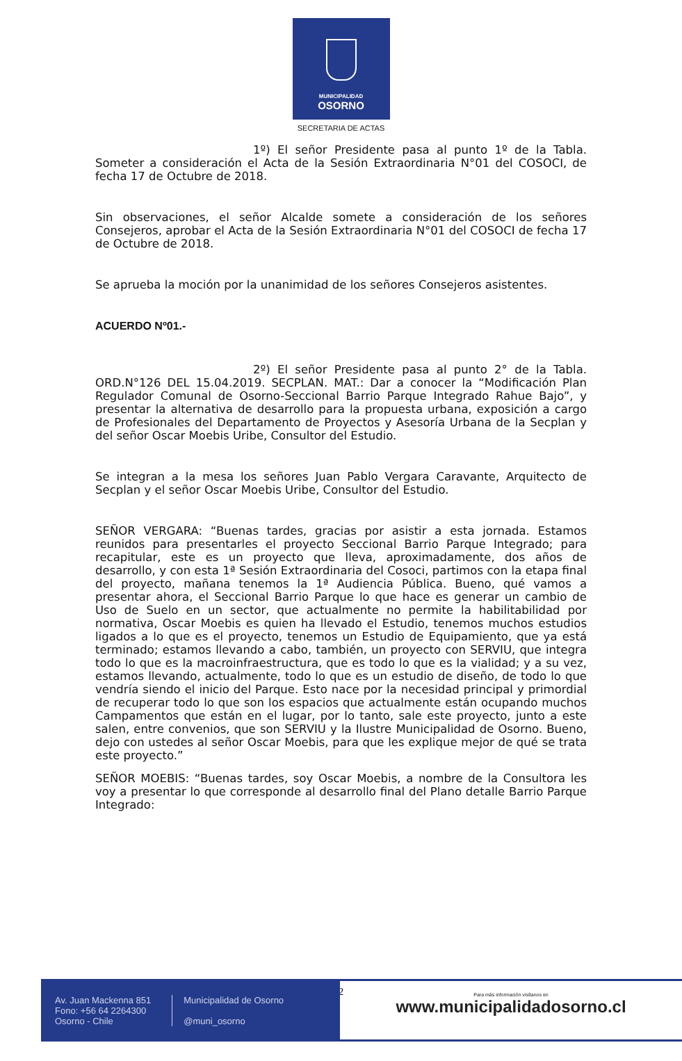MUNICIPALIDAD
OSORNO
SECRETARIA DE ACTAS
1º) El señor Presidente pasa al punto 1º de la Tabla. Someter a consideración el Acta de la Sesión Extraordinaria N°01 del COSOCI, de fecha 17 de Octubre de 2018.
Sin observaciones, el señor Alcalde somete a consideración de los señores Consejeros, aprobar el Acta de la Sesión Extraordinaria N°01 del COSOCI de fecha 17 de Octubre de 2018.
Se aprueba la moción por la unanimidad de los señores Consejeros asistentes.
ACUERDO Nº01.-
2º) El señor Presidente pasa al punto 2° de la Tabla. ORD.N°126 DEL 15.04.2019. SECPLAN. MAT.: Dar a conocer la “Modificación Plan Regulador Comunal de Osorno-Seccional Barrio Parque Integrado Rahue Bajo”, y presentar la alternativa de desarrollo para la propuesta urbana, exposición a cargo de Profesionales del Departamento de Proyectos y Asesoría Urbana de la Secplan y del señor Oscar Moebis Uribe, Consultor del Estudio.
Se integran a la mesa los señores Juan Pablo Vergara Caravante, Arquitecto de Secplan y el señor Oscar Moebis Uribe, Consultor del Estudio.
SEÑOR VERGARA: “Buenas tardes, gracias por asistir a esta jornada. Estamos reunidos para presentarles el proyecto Seccional Barrio Parque Integrado; para recapitular, este es un proyecto que lleva, aproximadamente, dos años de desarrollo, y con esta 1ª Sesión Extraordinaria del Cosoci, partimos con la etapa final del proyecto, mañana tenemos la 1ª Audiencia Pública. Bueno, qué vamos a presentar ahora, el Seccional Barrio Parque lo que hace es generar un cambio de Uso de Suelo en un sector, que actualmente no permite la habilitabilidad por normativa, Oscar Moebis es quien ha llevado el Estudio, tenemos muchos estudios ligados a lo que es el proyecto, tenemos un Estudio de Equipamiento, que ya está terminado; estamos llevando a cabo, también, un proyecto con SERVIU, que integra todo lo que es la macroinfraestructura, que es todo lo que es la vialidad; y a su vez, estamos llevando, actualmente, todo lo que es un estudio de diseño, de todo lo que vendría siendo el inicio del Parque. Esto nace por la necesidad principal y primordial de recuperar todo lo que son los espacios que actualmente están ocupando muchos Campamentos que están en el lugar, por lo tanto, sale este proyecto, junto a este salen, entre convenios, que son SERVIU y la Ilustre Municipalidad de Osorno. Bueno, dejo con ustedes al señor Oscar Moebis, para que les explique mejor de qué se trata este proyecto.”
SEÑOR MOEBIS: “Buenas tardes, soy Oscar Moebis, a nombre de la Consultora les voy a presentar lo que corresponde al desarrollo final del Plano detalle Barrio Parque Integrado:
2
Av. Juan Mackenna 851
Fono: +56 64 2264300
Osorno - Chile
Municipalidad de Osorno
@muni_osorno
Para más información visítanos en
www.municipalidadosorno.cl